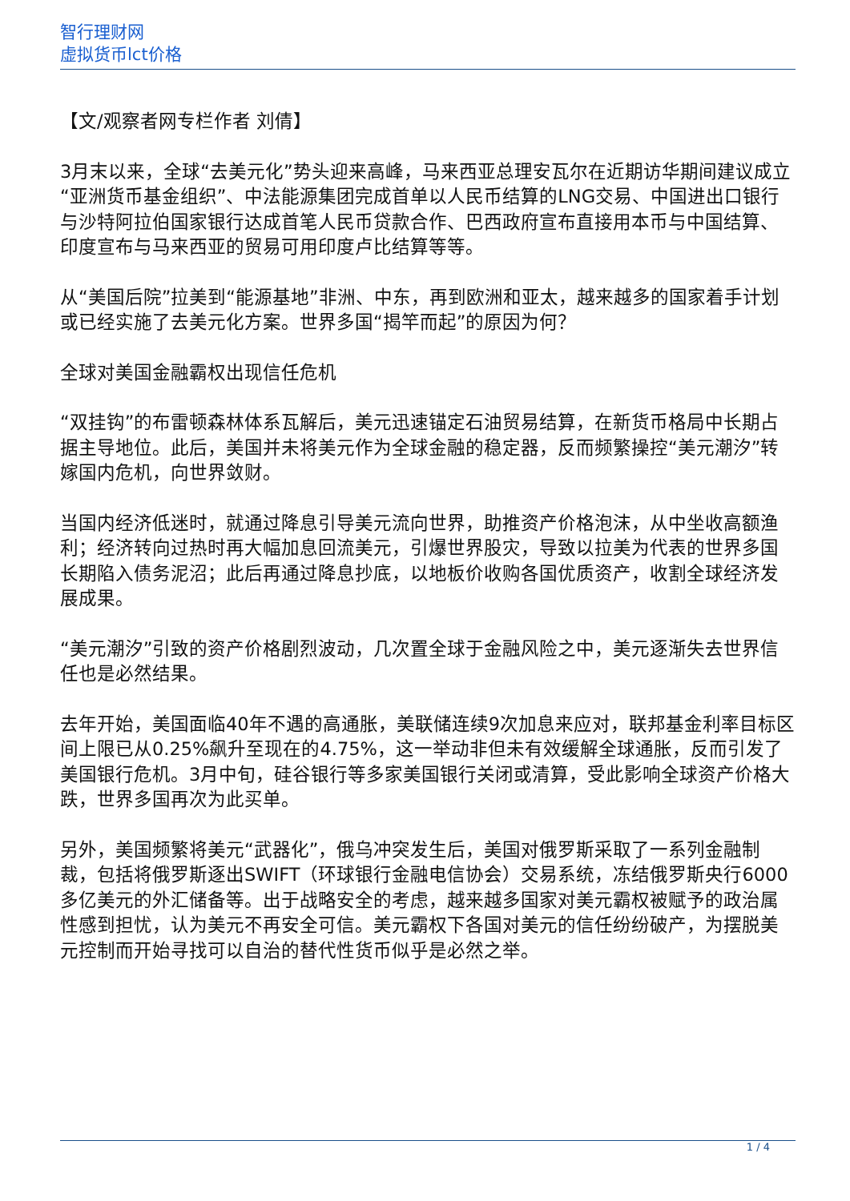智行理财网
虚拟货币lct价格
【文/观察者网专栏作者 刘倩】
3月末以来，全球“去美元化”势头迎来高峰，马来西亚总理安瓦尔在近期访华期间建议成立“亚洲货币基金组织”、中法能源集团完成首单以人民币结算的LNG交易、中国进出口银行与沙特阿拉伯国家银行达成首笔人民币贷款合作、巴西政府宣布直接用本币与中国结算、印度宣布与马来西亚的贸易可用印度卢比结算等等。
从“美国后院”拉美到“能源基地”非洲、中东，再到欧洲和亚太，越来越多的国家着手计划或已经实施了去美元化方案。世界多国“揭竿而起”的原因为何？
全球对美国金融霸权出现信任危机
“双挂钩”的布雷顿森林体系瓦解后，美元迅速锚定石油贸易结算，在新货币格局中长期占据主导地位。此后，美国并未将美元作为全球金融的稳定器，反而频繁操控“美元潮汐”转嫁国内危机，向世界敛财。
当国内经济低迷时，就通过降息引导美元流向世界，助推资产价格泡沫，从中坐收高额渔利；经济转向过热时再大幅加息回流美元，引爆世界股灾，导致以拉美为代表的世界多国长期陷入债务泥沼；此后再通过降息抄底，以地板价收购各国优质资产，收割全球经济发展成果。
“美元潮汐”引致的资产价格剧烈波动，几次置全球于金融风险之中，美元逐渐失去世界信任也是必然结果。
去年开始，美国面临40年不遇的高通胀，美联储连续9次加息来应对，联邦基金利率目标区间上限已从0.25%飙升至现在的4.75%，这一举动非但未有效缓解全球通胀，反而引发了美国银行危机。3月中旬，硅谷银行等多家美国银行关闭或清算，受此影响全球资产价格大跌，世界多国再次为此买单。
另外，美国频繁将美元“武器化”，俄乌冲突发生后，美国对俄罗斯采取了一系列金融制裁，包括将俄罗斯逐出SWIFT（环球银行金融电信协会）交易系统，冻结俄罗斯央行6000多亿美元的外汇储备等。出于战略安全的考虑，越来越多国家对美元霸权被赋予的政治属性感到担忧，认为美元不再安全可信。美元霸权下各国对美元的信任纷纷破产，为摆脱美元控制而开始寻找可以自治的替代性货币似乎是必然之举。
1 / 4